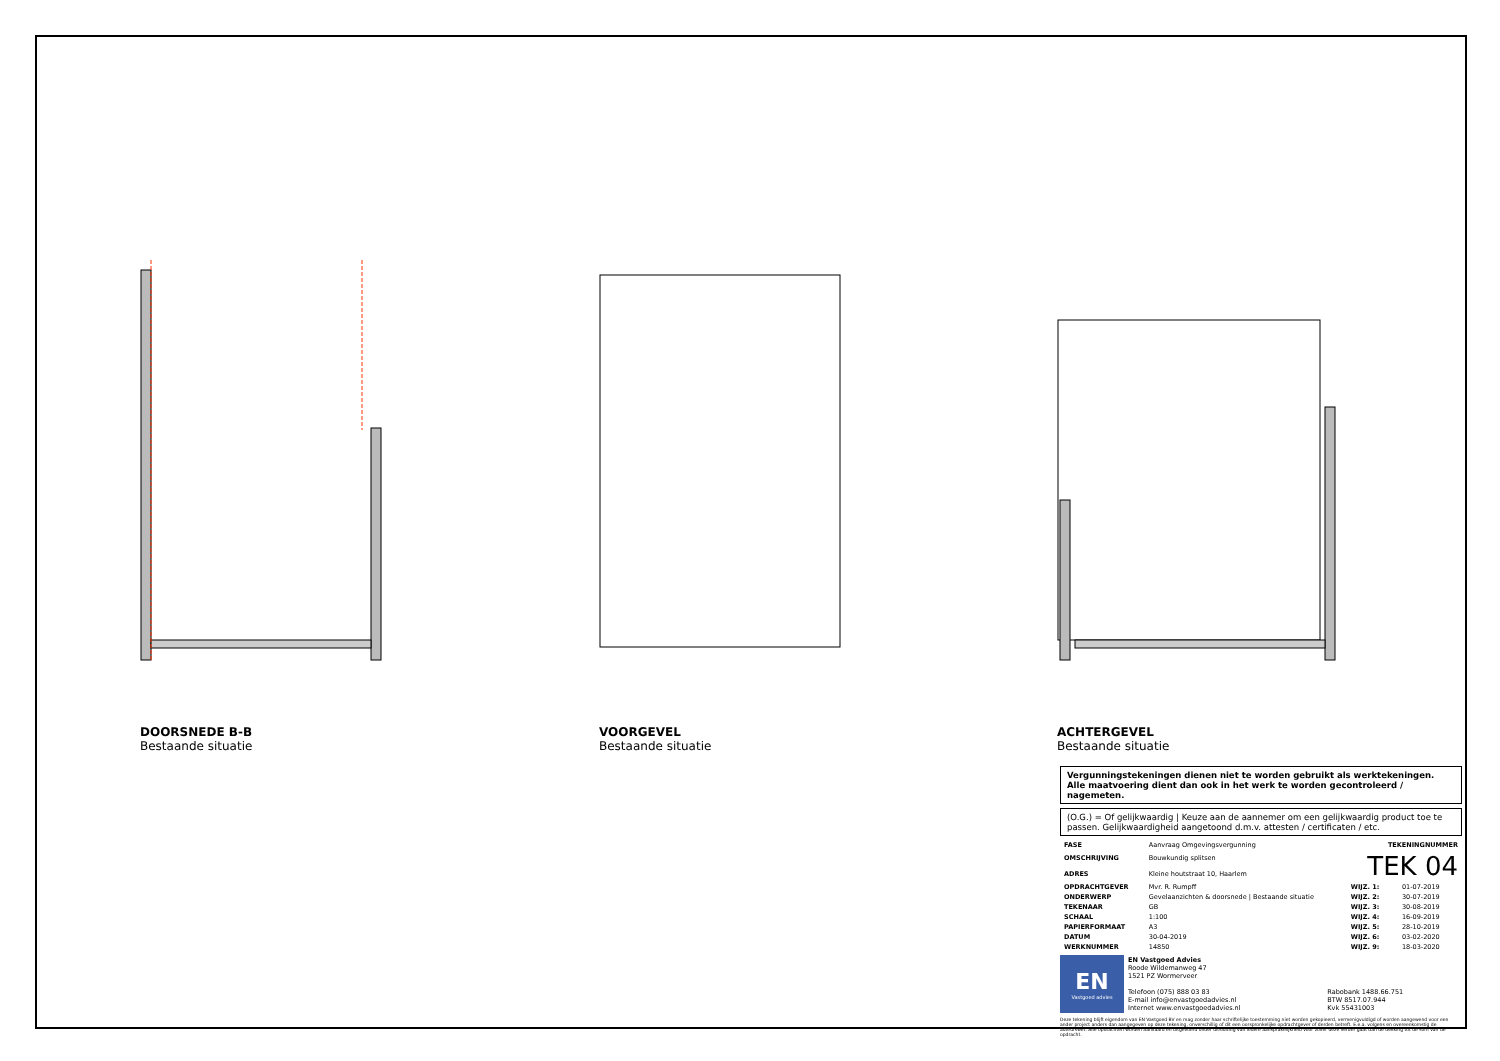DOORSNEDE B-B
Bestaande situatie
VOORGEVEL
Bestaande situatie
ACHTERGEVEL
Bestaande situatie
Vergunningstekeningen dienen niet te worden gebruikt als werktekeningen. Alle maatvoering dient dan ook in het werk te worden gecontroleerd / nagemeten.
(O.G.) = Of gelijkwaardig | Keuze aan de aannemer om een gelijkwaardig product toe te passen. Gelijkwaardigheid aangetoond d.m.v. attesten / certificaten / etc.
| FASE | Aanvraag Omgevingsvergunning | TEKENINGNUMMER | |
| OMSCHRIJVING | Bouwkundig splitsen | TEK 04 | |
| ADRES | Kleine houtstraat 10, Haarlem | | |
| OPDRACHTGEVER | Mvr. R. Rumpff | WIJZ. 1: | 01-07-2019 |
| ONDERWERP | Gevelaanzichten & doorsnede / Bestaande situatie | WIJZ. 2: | 30-07-2019 |
| TEKENAAR | GB | WIJZ. 3: | 30-08-2019 |
| SCHAAL | 1:100 | WIJZ. 4: | 16-09-2019 |
| PAPIERFORMAAT | A3 | WIJZ. 5: | 28-10-2019 |
| DATUM | 30-04-2019 | WIJZ. 6: | 03-02-2020 |
| WERKNUMMER | 14850 | WIJZ. 9: | 18-03-2020 |
| EN Vastgoed advies | EN Vastgoed Advies Roode Wildemanweg 47 1521 PZ Wormerveer Telefoon (075) 888 03 83 E-mail info@envastgoedadvies.nl Internet www.envastgoedadvies.nl | Rabobank 1488.66.751 BTW 8517.07.944 Kvk 55431003 |
Deze tekening blijft eigendom van EN Vastgoed BV en mag zonder haar schriftelijke toestemming niet worden gekopieerd, vermenigvuldigd of worden aangewend voor een ander project anders dan aangegeven op deze tekening, onverschillig of dit een oorspronkelijke opdrachtgever of derden betreft. E.e.a. volgens en overeenkomstig de auteurswet. Alle opdrachten worden aanvaard en uitgevoerd onder uitsluiting van iedere aansprakelijkheid voor zover deze verder gaat dan de dekking tot de som van de opdracht.